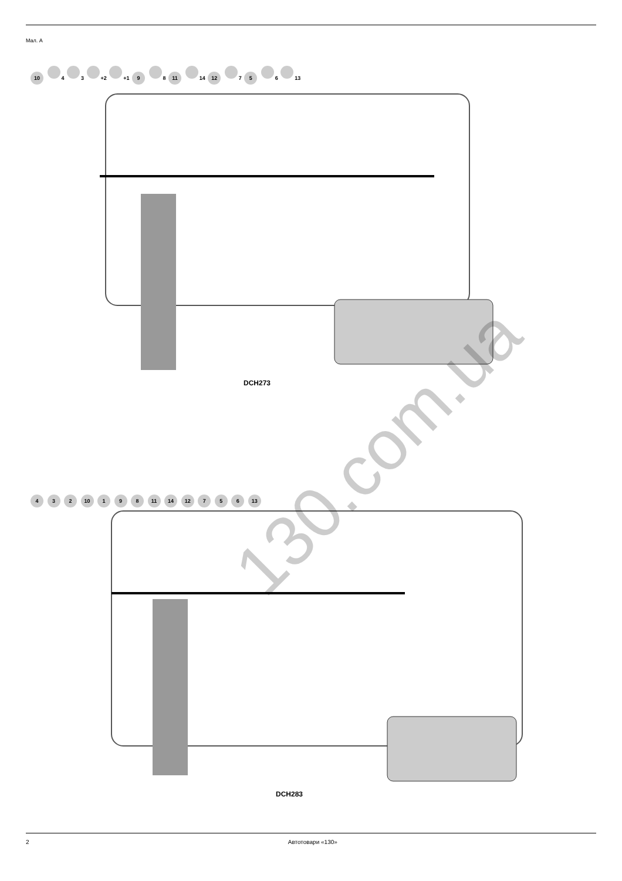Мал. A
10 4 3 +2 +1 9 8 11 14 12 7 5 6 13
DCH273
4 3 2 10 1 9 8 11 14 12 7 5 6 13
DCH283
130.com.ua
2 Автотовари «130»